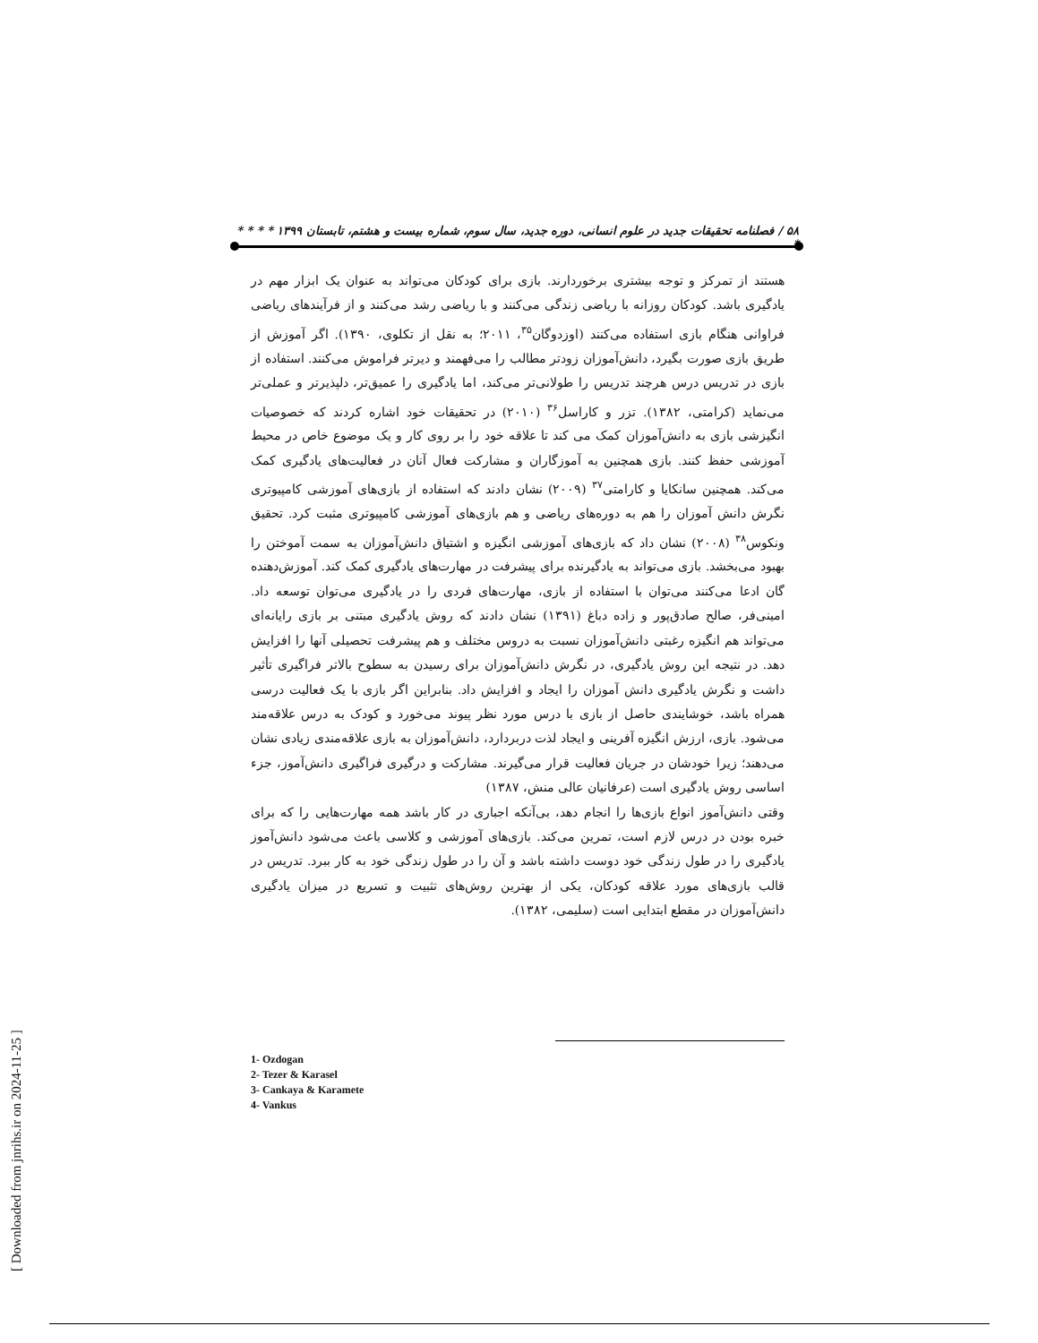۵۸ / فصلنامه تحقیقات جدید در علوم انسانی، دوره جدید، سال سوم، شماره بیست و هشتم، تابستان ۱۳۹۹ * * * * *
هستند از تمرکز و توجه بیشتری برخوردارند. بازی برای کودکان می‌تواند به عنوان یک ابزار مهم در یادگیری باشد. کودکان روزانه با ریاضی زندگی می‌کنند و با ریاضی رشد می‌کنند و از فرآیندهای ریاضی فراوانی هنگام بازی استفاده می‌کنند (اوزدوگان<sup>۳۵</sup>، ۲۰۱۱؛ به نقل از تکلوی، ۱۳۹۰). اگر آموزش از طریق بازی صورت بگیرد، دانش‌آموزان زودتر مطالب را می‌فهمند و دیرتر فراموش می‌کنند. استفاده از بازی در تدریس درس هرچند تدریس را طولانی‌تر می‌کند، اما یادگیری را عمیق‌تر، دلپذیرتر و عملی‌تر می‌نماید (کرامتی، ۱۳۸۲). تزر و کاراسل<sup>۳۶</sup> (۲۰۱۰) در تحقیقات خود اشاره کردند که خصوصیات انگیزشی بازی به دانش‌آموزان کمک می کند تا علاقه خود را بر روی کار و یک موضوع خاص در محیط آموزشی حفظ کنند. بازی همچنین به آموزگاران و مشارکت فعال آنان در فعالیت‌های یادگیری کمک می‌کند. همچنین سانکایا و کارامتی<sup>۳۷</sup> (۲۰۰۹) نشان دادند که استفاده از بازی‌های آموزشی کامپیوتری نگرش دانش آموزان را هم به دوره‌های ریاضی و هم بازی‌های آموزشی کامپیوتری مثبت کرد. تحقیق ونکوس<sup>۳۸</sup> (۲۰۰۸) نشان داد که بازی‌های آموزشی انگیزه و اشتیاق دانش‌آموزان به سمت آموختن را بهبود می‌بخشد. بازی می‌تواند به یادگیرنده برای پیشرفت در مهارت‌های یادگیری کمک کند. آموزش‌دهنده گان ادعا می‌کنند می‌توان با استفاده از بازی، مهارت‌های فردی را در یادگیری می‌توان توسعه داد. امینی‌فر، صالح صادق‌پور و زاده دباغ (۱۳۹۱) نشان دادند که روش یادگیری مبتنی بر بازی رایانه‌ای می‌تواند هم انگیزه رغبتی دانش‌آموزان نسبت به دروس مختلف و هم پیشرفت تحصیلی آنها را افزایش دهد. در نتیجه این روش یادگیری، در نگرش دانش‌آموزان برای رسیدن به سطوح بالاتر فراگیری تأثیر داشت و نگرش یادگیری دانش آموزان را ایجاد و افزایش داد. بنابراین اگر بازی با یک فعالیت درسی همراه باشد، خوشایندی حاصل از بازی با درس مورد نظر پیوند می‌خورد و کودک به درس علاقه‌مند می‌شود. بازی، ارزش انگیزه آفرینی و ایجاد لذت دربردارد، دانش‌آموزان به بازی علاقه‌مندی زیادی نشان می‌دهند؛ زیرا خودشان در جریان فعالیت قرار می‌گیرند. مشارکت و درگیری فراگیری دانش‌آموز، جزء اساسی روش یادگیری است (عرفانیان عالی منش، ۱۳۸۷)
وقتی دانش‌آموز انواع بازی‌ها را انجام دهد، بی‌آنکه اجباری در کار باشد همه مهارت‌هایی را که برای خبره بودن در درس لازم است، تمرین می‌کند. بازی‌های آموزشی و کلاسی باعث می‌شود دانش‌آموز یادگیری را در طول زندگی خود دوست داشته باشد و آن را در طول زندگی خود به کار ببرد. تدریس در قالب بازی‌های مورد علاقه کودکان، یکی از بهترین روش‌های تثبیت و تسریع در میزان یادگیری دانش‌آموزان در مقطع ابتدایی است (سلیمی، ۱۳۸۲).
1- Ozdogan
2- Tezer & Karasel
3- Cankaya & Karamete
4- Vankus
[ Downloaded from jnrihs.ir on 2024-11-25 ]